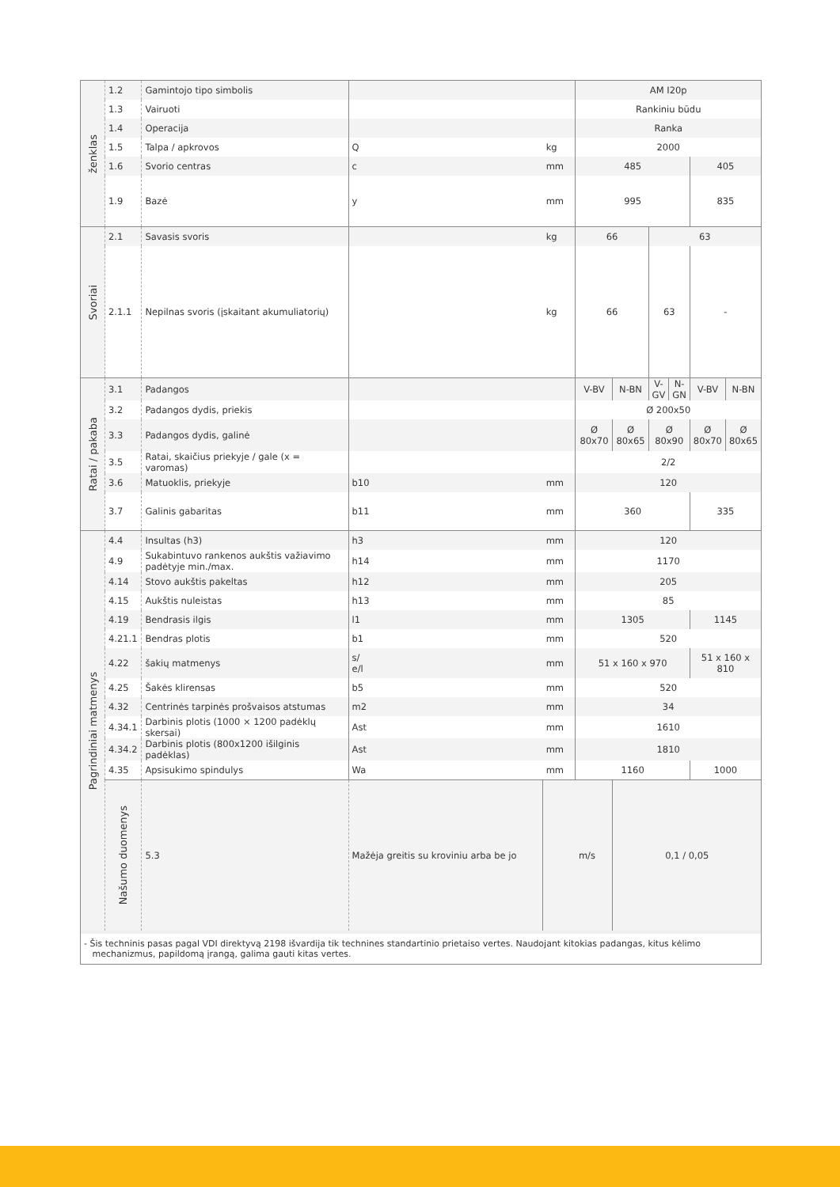| ženklas | 1.2 | Gamintojo tipo simbolis | | | AM I20p | | | | | |
| | 1.3 | Vairuoti | | | Rankiniu būdu | | | | | |
| | 1.4 | Operacija | | | Ranka | | | | | |
| | 1.5 | Talpa / apkrovos | Q | kg | 2000 | | | | | |
| | 1.6 | Svorio centras | c | mm | 485 | | | | 405 | |
| | 1.9 | Bazė | y | mm | 995 | | | | 835 | |
| Svoriai | 2.1 | Savasis svoris | | kg | 66 | | 63 | | | |
| | 2.1.1 | Nepilnas svoris (įskaitant akumuliatorių) | | kg | 66 | | 63 | | - | |
| Ratai / pakaba | 3.1 | Padangos | | | V-BV | N-BN | V-GV | N-GN | V-BV | N-BN |
| | 3.2 | Padangos dydis, priekis | | | Ø 200x50 | | | | | |
| | 3.3 | Padangos dydis, galinė | | | Ø 80x70 | Ø 80x65 | Ø 80x90 | | Ø 80x70 | Ø 80x65 |
| | 3.5 | Ratai, skaičius priekyje / gale (x = varomas) | | | 2/2 | | | | | |
| | 3.6 | Matuoklis, priekyje | b10 | mm | 120 | | | | | |
| | 3.7 | Galinis gabaritas | b11 | mm | 360 | | | | 335 | |
| Pagrindiniai matmenys | 4.4 | Insultas (h3) | h3 | mm | 120 | | | | | |
| | 4.9 | Sukabintuvo rankenos aukštis važiavimo padėtyje min./max. | h14 | mm | 1170 | | | | | |
| | 4.14 | Stovo aukštis pakeltas | h12 | mm | 205 | | | | | |
| | 4.15 | Aukštis nuleistas | h13 | mm | 85 | | | | | |
| | 4.19 | Bendrasis ilgis | l1 | mm | 1305 | | | | 1145 | |
| | 4.21.1 | Bendras plotis | b1 | mm | 520 | | | | | |
| | 4.22 | šakių matmenys | s/ e/l | mm | 51 x 160 x 970 | | | | 51 x 160 x 810 | |
| | 4.25 | Šakės klirensas | b5 | mm | 520 | | | | | |
| | 4.32 | Centrinės tarpinės prošvaisos atstumas | m2 | mm | 34 | | | | | |
| | 4.34.1 | Darbinis plotis (1000 × 1200 padėklų skersai) | Ast | mm | 1610 | | | | | |
| | 4.34.2 | Darbinis plotis (800x1200 išilginis padėklas) | Ast | mm | 1810 | | | | | |
| | 4.35 | Apsisukimo spindulys | Wa | mm | 1160 | | | | 1000 | |
| | Našumo duomenys | 5.3 | Mažėja greitis su kroviniu arba be jo | | m/s | 0,1 / 0,05 | | | | |
- Šis techninis pasas pagal VDI direktyvą 2198 išvardija tik technines standartinio prietaiso vertes. Naudojant kitokias padangas, kitus kėlimo
mechanizmus, papildomą įrangą, galima gauti kitas vertes.